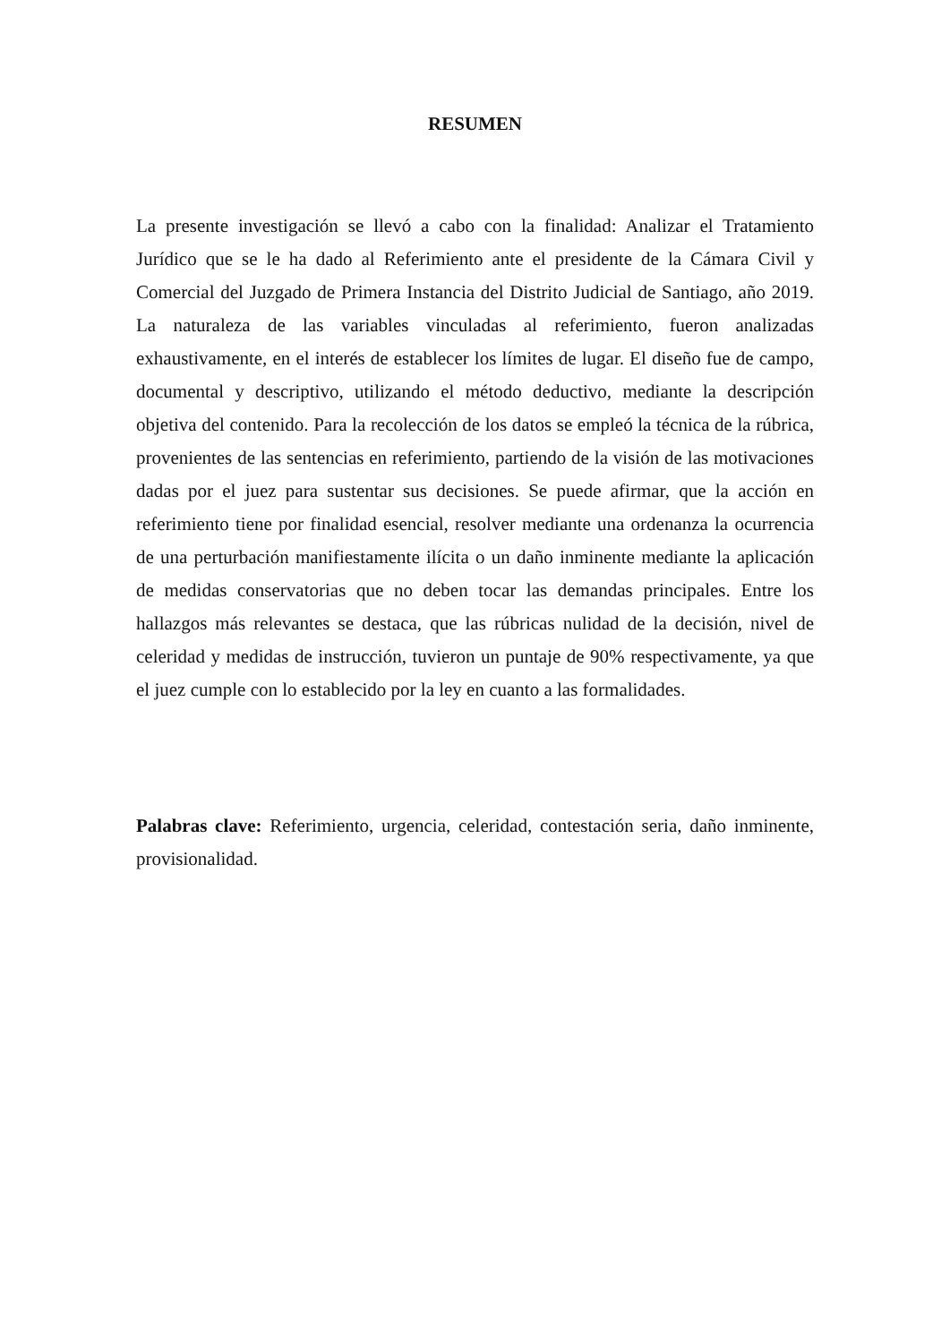RESUMEN
La presente investigación se llevó a cabo con la finalidad: Analizar el Tratamiento Jurídico que se le ha dado al Referimiento ante el presidente de la Cámara Civil y Comercial del Juzgado de Primera Instancia del Distrito Judicial de Santiago, año 2019. La naturaleza de las variables vinculadas al referimiento, fueron analizadas exhaustivamente, en el interés de establecer los límites de lugar. El diseño fue de campo, documental y descriptivo, utilizando el método deductivo, mediante la descripción objetiva del contenido. Para la recolección de los datos se empleó la técnica de la rúbrica, provenientes de las sentencias en referimiento, partiendo de la visión de las motivaciones dadas por el juez para sustentar sus decisiones. Se puede afirmar, que la acción en referimiento tiene por finalidad esencial, resolver mediante una ordenanza la ocurrencia de una perturbación manifiestamente ilícita o un daño inminente mediante la aplicación de medidas conservatorias que no deben tocar las demandas principales. Entre los hallazgos más relevantes se destaca, que las rúbricas nulidad de la decisión, nivel de celeridad y medidas de instrucción, tuvieron un puntaje de 90% respectivamente, ya que el juez cumple con lo establecido por la ley en cuanto a las formalidades.
Palabras clave: Referimiento, urgencia, celeridad, contestación seria, daño inminente, provisionalidad.